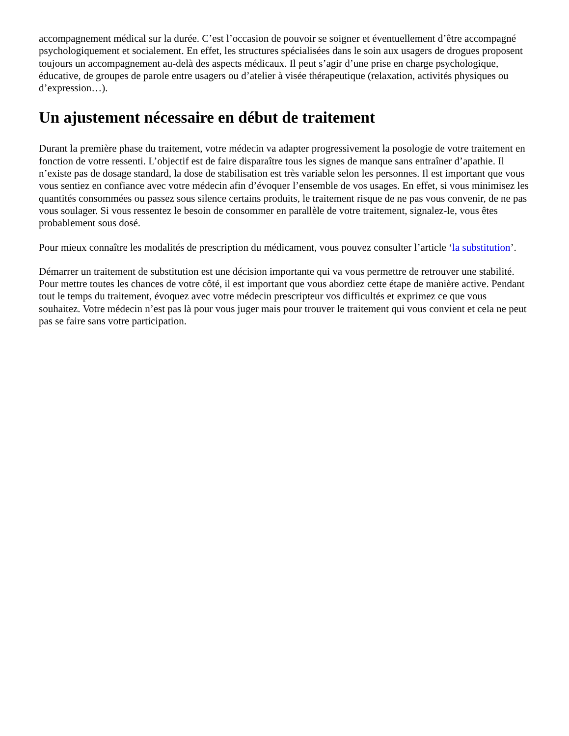accompagnement médical sur la durée. C’est l’occasion de pouvoir se soigner et éventuellement d’être accompagné psychologiquement et socialement. En effet, les structures spécialisées dans le soin aux usagers de drogues proposent toujours un accompagnement au-delà des aspects médicaux. Il peut s’agir d’une prise en charge psychologique, éducative, de groupes de parole entre usagers ou d’atelier à visée thérapeutique (relaxation, activités physiques ou d’expression…).
Un ajustement nécessaire en début de traitement
Durant la première phase du traitement, votre médecin va adapter progressivement la posologie de votre traitement en fonction de votre ressenti. L’objectif est de faire disparaître tous les signes de manque sans entraîner d’apathie. Il n’existe pas de dosage standard, la dose de stabilisation est très variable selon les personnes. Il est important que vous vous sentiez en confiance avec votre médecin afin d’évoquer l’ensemble de vos usages. En effet, si vous minimisez les quantités consommées ou passez sous silence certains produits, le traitement risque de ne pas vous convenir, de ne pas vous soulager. Si vous ressentez le besoin de consommer en parallèle de votre traitement, signalez-le, vous êtes probablement sous dosé.
Pour mieux connaître les modalités de prescription du médicament, vous pouvez consulter l’article ‘la substitution’.
Démarrer un traitement de substitution est une décision importante qui va vous permettre de retrouver une stabilité. Pour mettre toutes les chances de votre côté, il est important que vous abordiez cette étape de manière active. Pendant tout le temps du traitement, évoquez avec votre médecin prescripteur vos difficultés et exprimez ce que vous souhaitez. Votre médecin n’est pas là pour vous juger mais pour trouver le traitement qui vous convient et cela ne peut pas se faire sans votre participation.